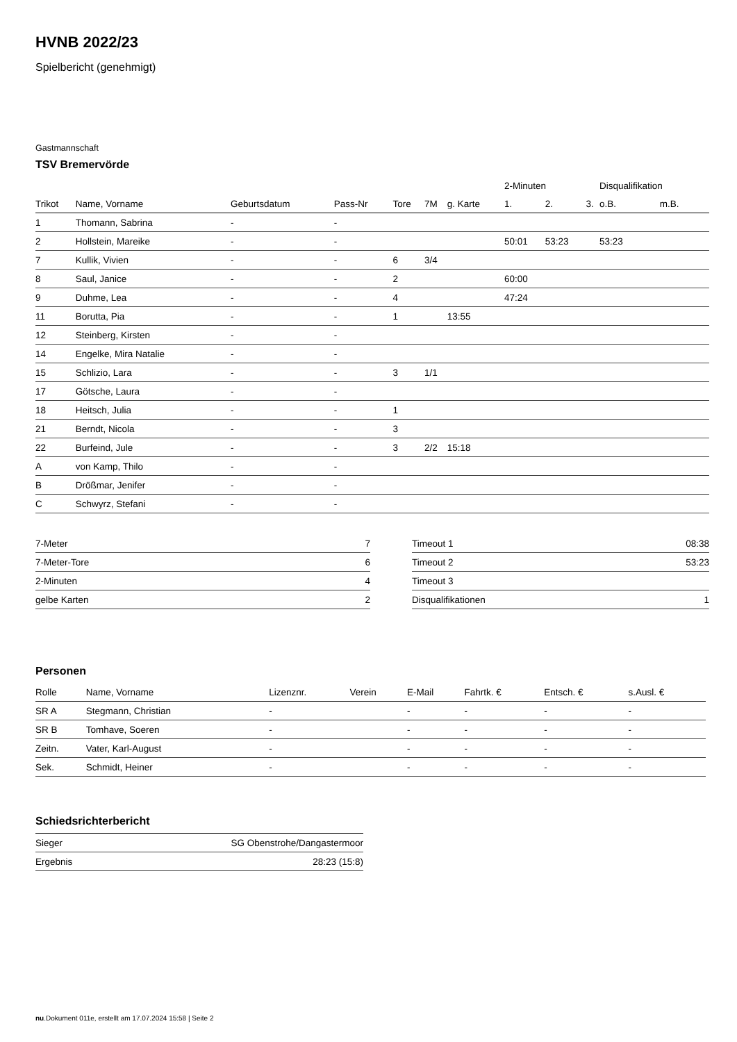HVNB 2022/23
Spielbericht (genehmigt)
Gastmannschaft
TSV Bremervörde
| | | | | | | | 2-Minuten | | | Disqualifikation | |
| --- | --- | --- | --- | --- | --- | --- | --- | --- | --- | --- | --- |
| Trikot | Name, Vorname | Geburtsdatum | Pass-Nr | Tore | 7M | g. Karte | 1. | 2. | 3. | o.B. | m.B. |
| 1 | Thomann, Sabrina | - | - | | | | | | | | |
| 2 | Hollstein, Mareike | - | - | | | | 50:01 | 53:23 | | 53:23 | |
| 7 | Kullik, Vivien | - | - | 6 | 3/4 | | | | | | |
| 8 | Saul, Janice | - | - | 2 | | | 60:00 | | | | |
| 9 | Duhme, Lea | - | - | 4 | | | 47:24 | | | | |
| 11 | Borutta, Pia | - | - | 1 | | 13:55 | | | | | |
| 12 | Steinberg, Kirsten | - | - | | | | | | | | |
| 14 | Engelke, Mira Natalie | - | - | | | | | | | | |
| 15 | Schlizio, Lara | - | - | 3 | 1/1 | | | | | | |
| 17 | Götsche, Laura | - | - | | | | | | | | |
| 18 | Heitsch, Julia | - | - | 1 | | | | | | | |
| 21 | Berndt, Nicola | - | - | 3 | | | | | | | |
| 22 | Burfeind, Jule | - | - | 3 | 2/2 | 15:18 | | | | | |
| A | von Kamp, Thilo | - | - | | | | | | | | |
| B | Drößmar, Jenifer | - | - | | | | | | | | |
| C | Schwyrz, Stefani | - | - | | | | | | | | |
| 7-Meter | 7 |
| 7-Meter-Tore | 6 |
| 2-Minuten | 4 |
| gelbe Karten | 2 |
| Timeout 1 | 08:38 |
| Timeout 2 | 53:23 |
| Timeout 3 | |
| Disqualifikationen | 1 |
Personen
| Rolle | Name, Vorname | Lizenznr. | Verein | E-Mail | Fahrtk. € | Entsch. € | s.Ausl. € |
| --- | --- | --- | --- | --- | --- | --- | --- |
| SR A | Stegmann, Christian | - | | - | - | - | - |
| SR B | Tomhave, Soeren | - | | - | - | - | - |
| Zeitn. | Vater, Karl-August | - | | - | - | - | - |
| Sek. | Schmidt, Heiner | - | | - | - | - | - |
Schiedsrichterbericht
| Sieger | SG Obenstrohe/Dangastermoor |
| Ergebnis | 28:23 (15:8) |
nu.Dokument 011e, erstellt am 17.07.2024 15:58 | Seite 2